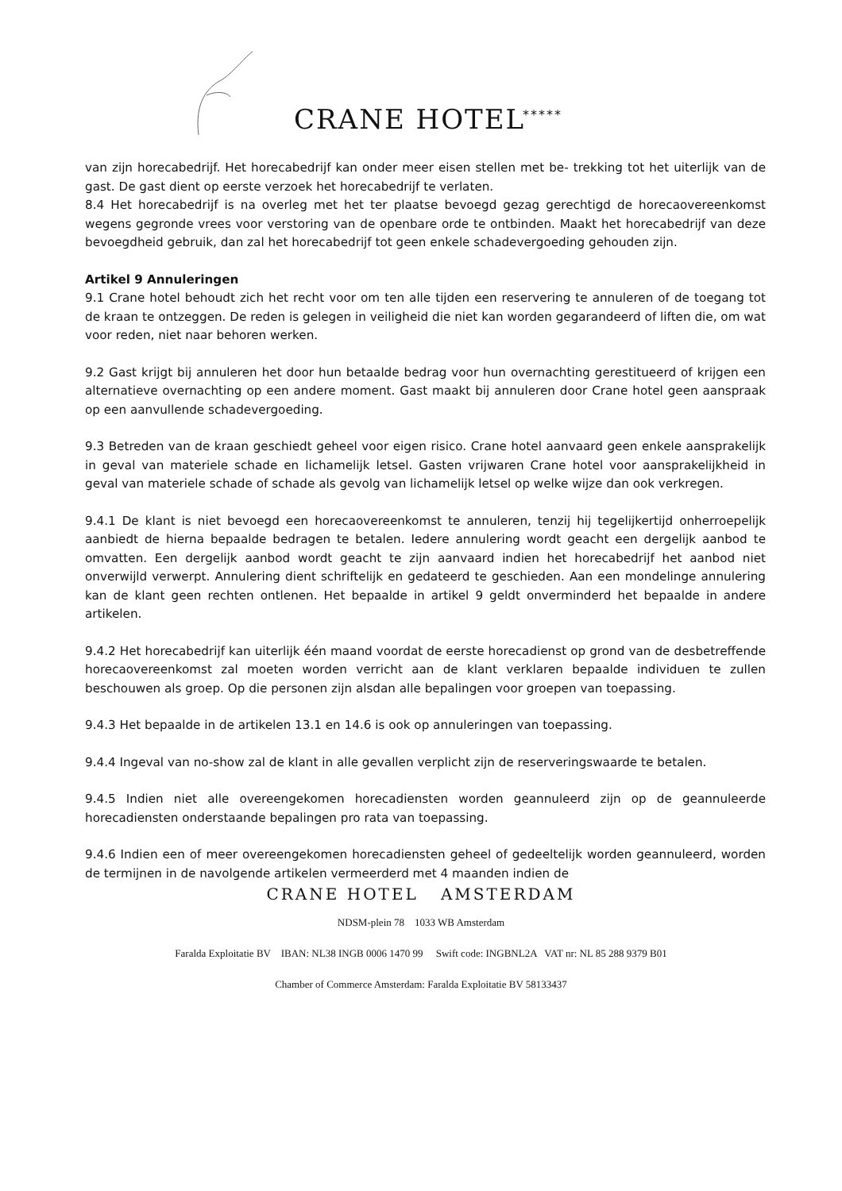CRANE HOTEL *****
van zijn horecabedrijf. Het horecabedrijf kan onder meer eisen stellen met be- trekking tot het uiterlijk van de gast. De gast dient op eerste verzoek het horecabedrijf te verlaten.
8.4 Het horecabedrijf is na overleg met het ter plaatse bevoegd gezag gerechtigd de horecaovereenkomst wegens gegronde vrees voor verstoring van de openbare orde te ontbinden. Maakt het horecabedrijf van deze bevoegdheid gebruik, dan zal het horecabedrijf tot geen enkele schadevergoeding gehouden zijn.
Artikel 9 Annuleringen
9.1 Crane hotel behoudt zich het recht voor om ten alle tijden een reservering te annuleren of de toegang tot de kraan te ontzeggen. De reden is gelegen in veiligheid die niet kan worden gegarandeerd of liften die, om wat voor reden, niet naar behoren werken.
9.2 Gast krijgt bij annuleren het door hun betaalde bedrag voor hun overnachting gerestitueerd of krijgen een alternatieve overnachting op een andere moment. Gast maakt bij annuleren door Crane hotel geen aanspraak op een aanvullende schadevergoeding.
9.3 Betreden van de kraan geschiedt geheel voor eigen risico. Crane hotel aanvaard geen enkele aansprakelijk in geval van materiele schade en lichamelijk letsel. Gasten vrijwaren Crane hotel voor aansprakelijkheid in geval van materiele schade of schade als gevolg van lichamelijk letsel op welke wijze dan ook verkregen.
9.4.1 De klant is niet bevoegd een horecaovereenkomst te annuleren, tenzij hij tegelijkertijd onherroepelijk aanbiedt de hierna bepaalde bedragen te betalen. Iedere annulering wordt geacht een dergelijk aanbod te omvatten. Een dergelijk aanbod wordt geacht te zijn aanvaard indien het horecabedrijf het aanbod niet onverwijld verwerpt. Annulering dient schriftelijk en gedateerd te geschieden. Aan een mondelinge annulering kan de klant geen rechten ontlenen. Het bepaalde in artikel 9 geldt onverminderd het bepaalde in andere artikelen.
9.4.2 Het horecabedrijf kan uiterlijk één maand voordat de eerste horecadienst op grond van de desbetreffende horecaovereenkomst zal moeten worden verricht aan de klant verklaren bepaalde individuen te zullen beschouwen als groep. Op die personen zijn alsdan alle bepalingen voor groepen van toepassing.
9.4.3 Het bepaalde in de artikelen 13.1 en 14.6 is ook op annuleringen van toepassing.
9.4.4 Ingeval van no-show zal de klant in alle gevallen verplicht zijn de reserveringswaarde te betalen.
9.4.5 Indien niet alle overeengekomen horecadiensten worden geannuleerd zijn op de geannuleerde horecadiensten onderstaande bepalingen pro rata van toepassing.
9.4.6 Indien een of meer overeengekomen horecadiensten geheel of gedeeltelijk worden geannuleerd, worden de termijnen in de navolgende artikelen vermeerderd met 4 maanden indien de
CRANE HOTEL AMSTERDAM
NDSM-plein 78 1033 WB Amsterdam
Faralda Exploitatie BV IBAN: NL38 INGB 0006 1470 99 Swift code: INGBNL2A VAT nr: NL 85 288 9379 B01
Chamber of Commerce Amsterdam: Faralda Exploitatie BV 58133437